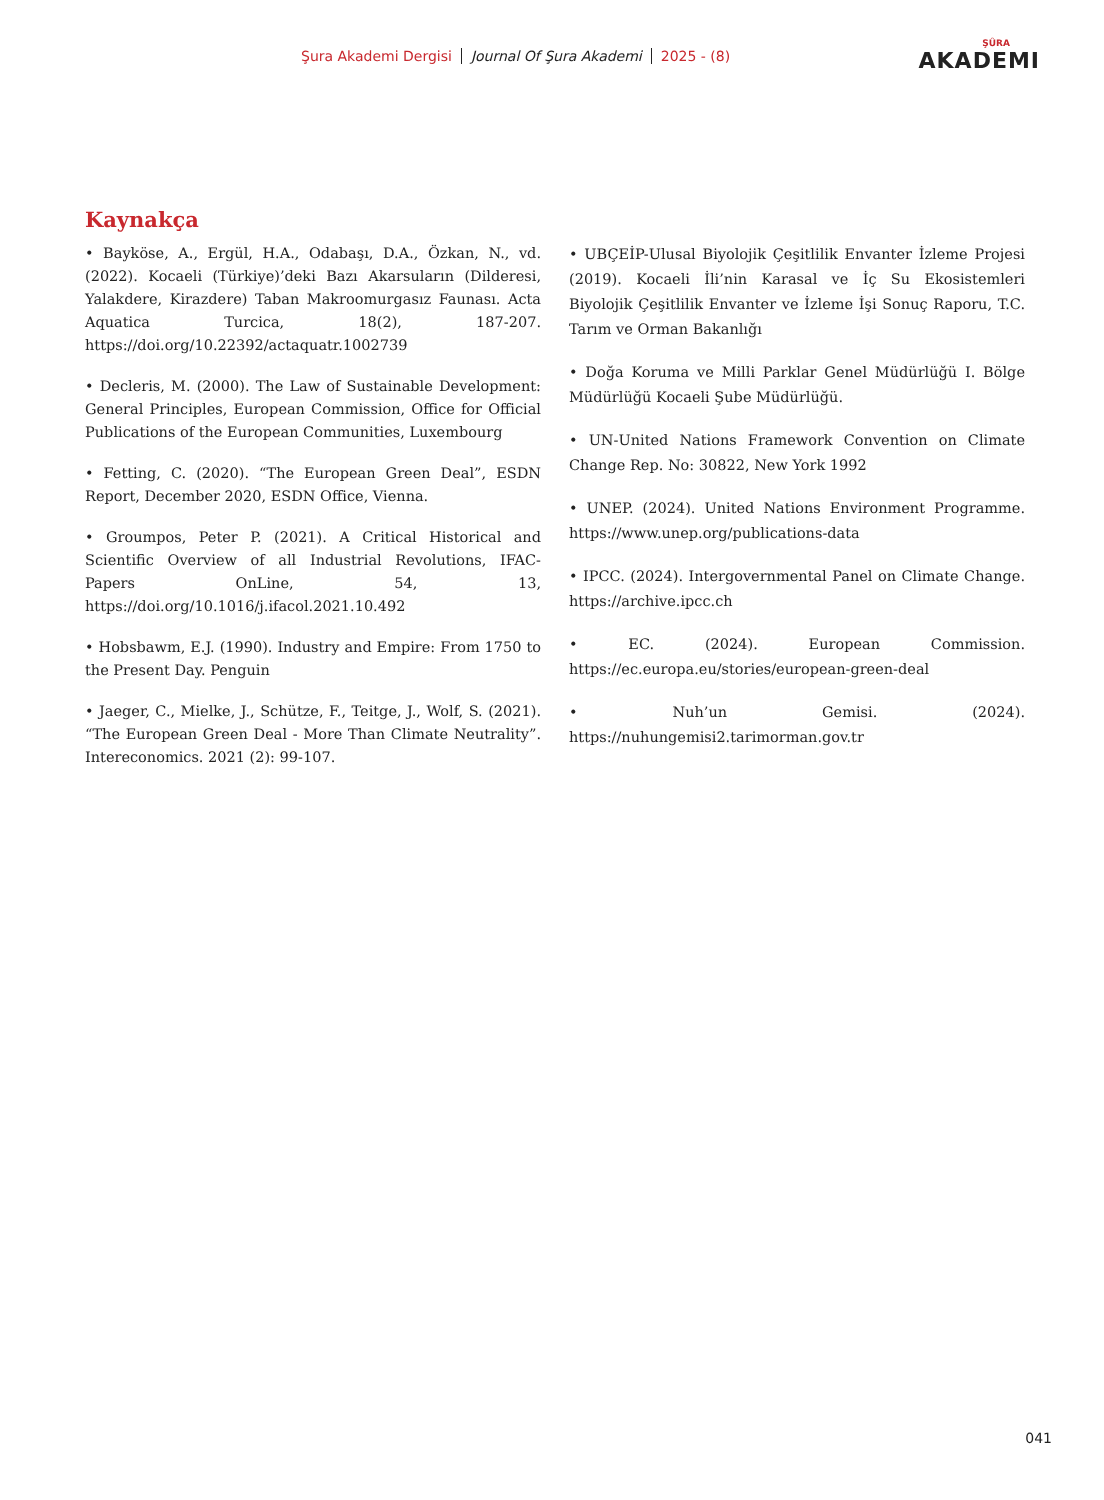Şura Akademi Dergisi Journal Of Şura Akademi 2025 - (8)
ŞÛRA
AKADEMI
Kaynakça
• Bayköse, A., Ergül, H.A., Odabaşı, D.A., Özkan, N., vd. (2022). Kocaeli (Türkiye)’deki Bazı Akarsuların (Dilderesi, Yalakdere, Kirazdere) Taban Makroomurgasız Faunası. Acta Aquatica Turcica, 18(2), 187-207. https://doi.org/10.22392/actaquatr.1002739
• Decleris, M. (2000). The Law of Sustainable Development: General Principles, European Commission, Office for Official Publications of the European Communities, Luxembourg
• Fetting, C. (2020). “The European Green Deal”, ESDN Report, December 2020, ESDN Office, Vienna.
• Groumpos, Peter P. (2021). A Critical Historical and Scientific Overview of all Industrial Revolutions, IFAC- Papers OnLine, 54, 13, https://doi.org/10.1016/j.ifacol.2021.10.492
• Hobsbawm, E.J. (1990). Industry and Empire: From 1750 to the Present Day. Penguin
• Jaeger, C., Mielke, J., Schütze, F., Teitge, J., Wolf, S. (2021). “The European Green Deal - More Than Climate Neutrality”. Intereconomics. 2021 (2): 99-107.
• UBÇEİP-Ulusal Biyolojik Çeşitlilik Envanter İzleme Projesi (2019). Kocaeli İli’nin Karasal ve İç Su Ekosistemleri Biyolojik Çeşitlilik Envanter ve İzleme İşi Sonuç Raporu, T.C. Tarım ve Orman Bakanlığı
• Doğa Koruma ve Milli Parklar Genel Müdürlüğü I. Bölge Müdürlüğü Kocaeli Şube Müdürlüğü.
• UN-United Nations Framework Convention on Climate Change Rep. No: 30822, New York 1992
• UNEP. (2024). United Nations Environment Programme. https://www.unep.org/publications-data
• IPCC. (2024). Intergovernmental Panel on Climate Change. https://archive.ipcc.ch
• EC. (2024). European Commission. https://ec.europa.eu/stories/european-green-deal
• Nuh’un Gemisi. (2024). https://nuhungemisi2.tarimorman.gov.tr
041